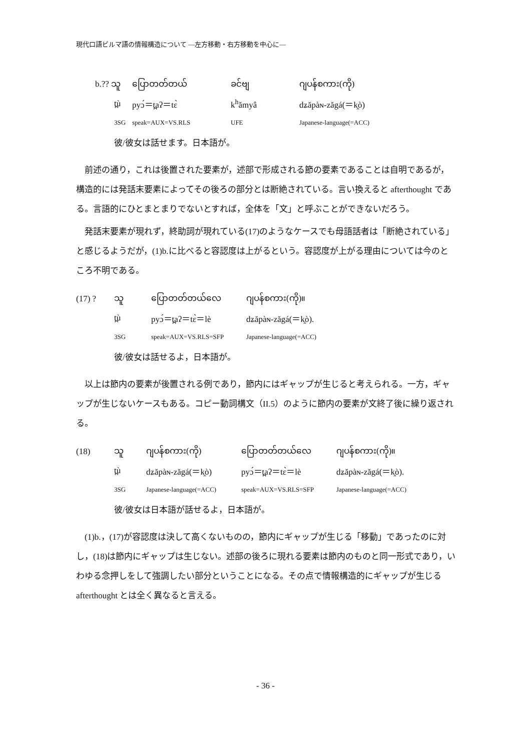現代口語ビルマ語の情報構造について ―左方移動・右方移動を中心に―
| b.?? သူ | ပြောတတ်တယ် | ခင်ဗျ | ဂျပန်စကား(ကို) |
| t̪ù | pyɔ́＝t̪aʔ＝tɛ̀ | k<sup>h</sup>ămyâ | dʑăpàɴ-zăgá(＝k̯ò) |
| 3SG | speak=AUX=VS.RLS | UFE | Japanese-language(=ACC) |
| 彼/彼女は話せます。日本語が。 | | | |
前述の通り，これは後置された要素が，述部で形成される節の要素であることは自明であるが，構造的には発話末要素によってその後ろの部分とは断絶されている。言い換えると afterthought である。言語的にひとまとまりでないとすれば，全体を「文」と呼ぶことができないだろう。
発話末要素が現れず，終助詞が現れている(17)のようなケースでも母語話者は「断絶されている」と感じるようだが，(1)b.に比べると容認度は上がるという。容認度が上がる理由については今のところ不明である。
| (17) ? | သူ | ပြောတတ်တယ်လေ | ဂျပန်စကား(ကို)။ |
| | t̪ù | pyɔ́＝t̪aʔ＝tɛ̀＝lè | dʑăpàɴ-zăgá(＝k̯ò). |
| | 3SG | speak=AUX=VS.RLS=SFP | Japanese-language(=ACC) |
| | 彼/彼女は話せるよ，日本語が。 | | |
以上は節内の要素が後置される例であり，節内にはギャップが生じると考えられる。一方，ギャップが生じないケースもある。コピー動詞構文（II.5）のように節内の要素が文終了後に繰り返される。
| (18) | သူ | ဂျပန်စကား(ကို) | ပြောတတ်တယ်လေ | ဂျပန်စကား(ကို)။ |
| | t̪ù | dʑăpàɴ-zăgá(＝k̯ò) | pyɔ́＝t̪aʔ＝tɛ̀＝lè | dʑăpàɴ-zăgá(＝k̯ò). |
| | 3SG | Japanese-language(=ACC) | speak=AUX=VS.RLS=SFP | Japanese-language(=ACC) |
| | 彼/彼女は日本語が話せるよ，日本語が。 | | | |
(1)b.，(17)が容認度は決して高くないものの，節内にギャップが生じる「移動」であったのに対し，(18)は節内にギャップは生じない。述部の後ろに現れる要素は節内のものと同一形式であり，いわゆる念押しをして強調したい部分ということになる。その点で情報構造的にギャップが生じる afterthought とは全く異なると言える。
- 36 -